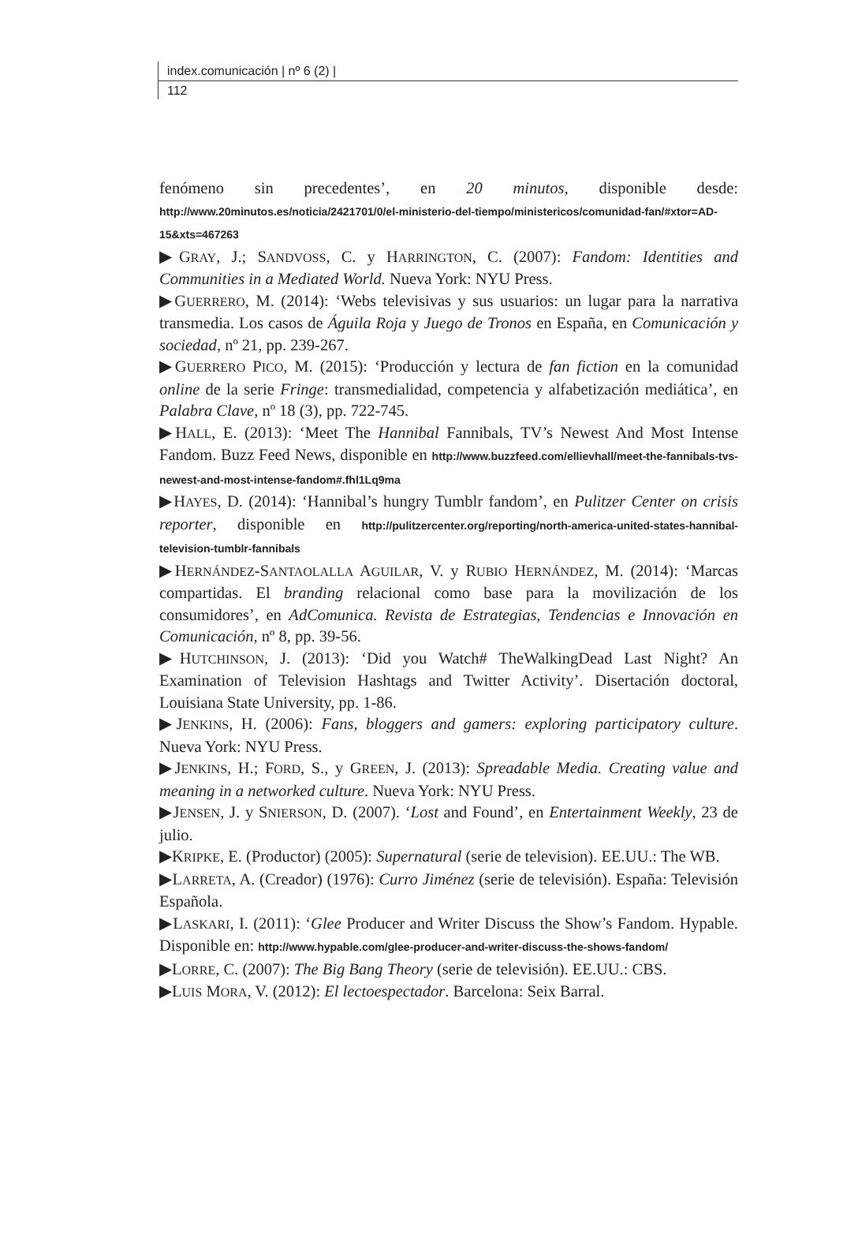index.comunicación | nº 6 (2) |
112
fenómeno sin precedentes’, en 20 minutos, disponible desde: http://www.20minutos.es/noticia/2421701/0/el-ministerio-del-tiempo/ministericos/comunidad-fan/#xtor=AD-15&xts=467263
▶GRAY, J.; SANDVOSS, C. y HARRINGTON, C. (2007): Fandom: Identities and Communities in a Mediated World. Nueva York: NYU Press.
▶GUERRERO, M. (2014): ‘Webs televisivas y sus usuarios: un lugar para la narrativa transmedia. Los casos de Águila Roja y Juego de Tronos en España, en Comunicación y sociedad, nº 21, pp. 239-267.
▶GUERRERO PICO, M. (2015): ‘Producción y lectura de fan fiction en la comunidad online de la serie Fringe: transmedialidad, competencia y alfabetización mediática’, en Palabra Clave, nº 18 (3), pp. 722-745.
▶HALL, E. (2013): ‘Meet The Hannibal Fannibals, TV’s Newest And Most Intense Fandom. Buzz Feed News, disponible en http://www.buzzfeed.com/ellievhall/meet-the-fannibals-tvs-newest-and-most-intense-fandom#.fhl1Lq9ma
▶HAYES, D. (2014): ‘Hannibal’s hungry Tumblr fandom’, en Pulitzer Center on crisis reporter, disponible en http://pulitzercenter.org/reporting/north-america-united-states-hannibal-television-tumblr-fannibals
▶HERNÁNDEZ-SANTAOLALLA AGUILAR, V. y RUBIO HERNÁNDEZ, M. (2014): ‘Marcas compartidas. El branding relacional como base para la movilización de los consumidores’, en AdComunica. Revista de Estrategias, Tendencias e Innovación en Comunicación, nº 8, pp. 39-56.
▶HUTCHINSON, J. (2013): ‘Did you Watch# TheWalkingDead Last Night? An Examination of Television Hashtags and Twitter Activity’. Disertación doctoral, Louisiana State University, pp. 1-86.
▶JENKINS, H. (2006): Fans, bloggers and gamers: exploring participatory culture. Nueva York: NYU Press.
▶JENKINS, H.; FORD, S., y GREEN, J. (2013): Spreadable Media. Creating value and meaning in a networked culture. Nueva York: NYU Press.
▶JENSEN, J. y SNIERSON, D. (2007). ‘Lost and Found’, en Entertainment Weekly, 23 de julio.
▶KRIPKE, E. (Productor) (2005): Supernatural (serie de television). EE.UU.: The WB.
▶LARRETA, A. (Creador) (1976): Curro Jiménez (serie de televisión). España: Televisión Española.
▶LASKARI, I. (2011): ‘Glee Producer and Writer Discuss the Show’s Fandom. Hypable. Disponible en: http://www.hypable.com/glee-producer-and-writer-discuss-the-shows-fandom/
▶LORRE, C. (2007): The Big Bang Theory (serie de televisión). EE.UU.: CBS.
▶LUIS MORA, V. (2012): El lectoespectador. Barcelona: Seix Barral.